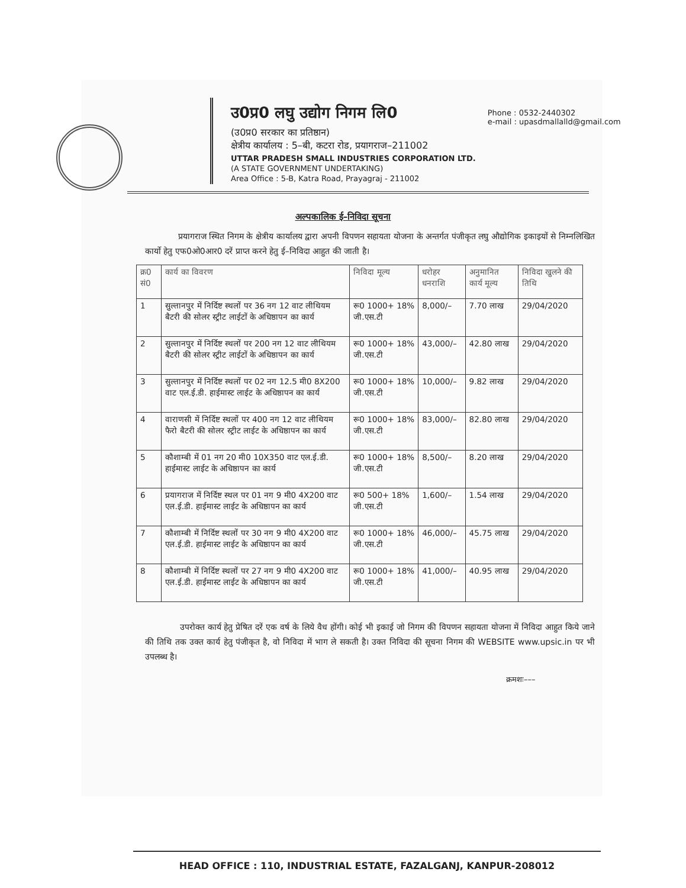उ0प्र0 लघु उद्योग निगम लि0
(उ0प्र0 सरकार का प्रतिष्ठान)
क्षेत्रीय कार्यालय : 5–बी, कटरा रोड, प्रयागराज–211002
UTTAR PRADESH SMALL INDUSTRIES CORPORATION LTD.
(A STATE GOVERNMENT UNDERTAKING)
Area Office : 5-B, Katra Road, Prayagraj - 211002
Phone : 0532-2440302
e-mail : upasdmallalld@gmail.com
अल्पकालिक ई–निविदा सूचना
प्रयागराज स्थित निगम के क्षेत्रीय कार्यालय द्वारा अपनी विपणन सहायता योजना के अन्तर्गत पंजीकृत लघु औद्योगिक इकाइयों से निम्नलिखित कार्यो हेतु एफ0ओ0आर0 दरें प्राप्त करने हेतु ई–निविदा आहुत की जाती है।
| क्र0 सं0 | कार्य का विवरण | निविदा मूल्य | धरोहर धनराशि | अनुमानित कार्य मूल्य | निविदा खुलने की तिथि |
| --- | --- | --- | --- | --- | --- |
| 1 | सुल्तानपुर में निर्दिष्ट स्थलों पर 36 नग 12 वाट लीथियम बैटरी की सोलर स्ट्रीट लाईटों के अधिष्ठापन का कार्य | रू0 1000+ 18% जी.एस.टी | 8,000/– | 7.70 लाख | 29/04/2020 |
| 2 | सुल्तानपुर में निर्दिष्ट स्थलों पर 200 नग 12 वाट लीथियम बैटरी की सोलर स्ट्रीट लाईटों के अधिष्ठापन का कार्य | रू0 1000+ 18% जी.एस.टी | 43,000/– | 42.80 लाख | 29/04/2020 |
| 3 | सुल्तानपुर में निर्दिष्ट स्थलों पर 02 नग 12.5 मी0 8X200 वाट एल.ई.डी. हाईमास्ट लाईट के अधिष्ठापन का कार्य | रू0 1000+ 18% जी.एस.टी | 10,000/– | 9.82 लाख | 29/04/2020 |
| 4 | वाराणसी में निर्दिष्ट स्थलों पर 400 नग 12 वाट लीथियम फैरो बैटरी की सोलर स्ट्रीट लाईट के अधिष्ठापन का कार्य | रू0 1000+ 18% जी.एस.टी | 83,000/– | 82.80 लाख | 29/04/2020 |
| 5 | कौशाम्बी में 01 नग 20 मी0 10X350 वाट एल.ई.डी. हाईमास्ट लाईट के अधिष्ठापन का कार्य | रू0 1000+ 18% जी.एस.टी | 8,500/– | 8.20 लाख | 29/04/2020 |
| 6 | प्रयागराज में निर्दिष्ट स्थल पर 01 नग 9 मी0 4X200 वाट एल.ई.डी. हाईमास्ट लाईट के अधिष्ठापन का कार्य | रू0 500+ 18% जी.एस.टी | 1,600/– | 1.54 लाख | 29/04/2020 |
| 7 | कौशाम्बी में निर्दिष्ट स्थलों पर 30 नग 9 मी0 4X200 वाट एल.ई.डी. हाईमास्ट लाईट के अधिष्ठापन का कार्य | रू0 1000+ 18% जी.एस.टी | 46,000/– | 45.75 लाख | 29/04/2020 |
| 8 | कौशाम्बी में निर्दिष्ट स्थलों पर 27 नग 9 मी0 4X200 वाट एल.ई.डी. हाईमास्ट लाईट के अधिष्ठापन का कार्य | रू0 1000+ 18% जी.एस.टी | 41,000/– | 40.95 लाख | 29/04/2020 |
उपरोक्त कार्य हेतु प्रेषित दरें एक वर्ष के लिये वैध होंगी। कोई भी इकाई जो निगम की विपणन सहायता योजना में निविदा आहुत किये जाने की तिथि तक उक्त कार्य हेतु पंजीकृत है, वो निविदा में भाग ले सकती है। उक्त निविदा की सूचना निगम की WEBSITE www.upsic.in पर भी उपलब्ध है।
क्रमशः–––
HEAD OFFICE : 110, INDUSTRIAL ESTATE, FAZALGANJ, KANPUR-208012